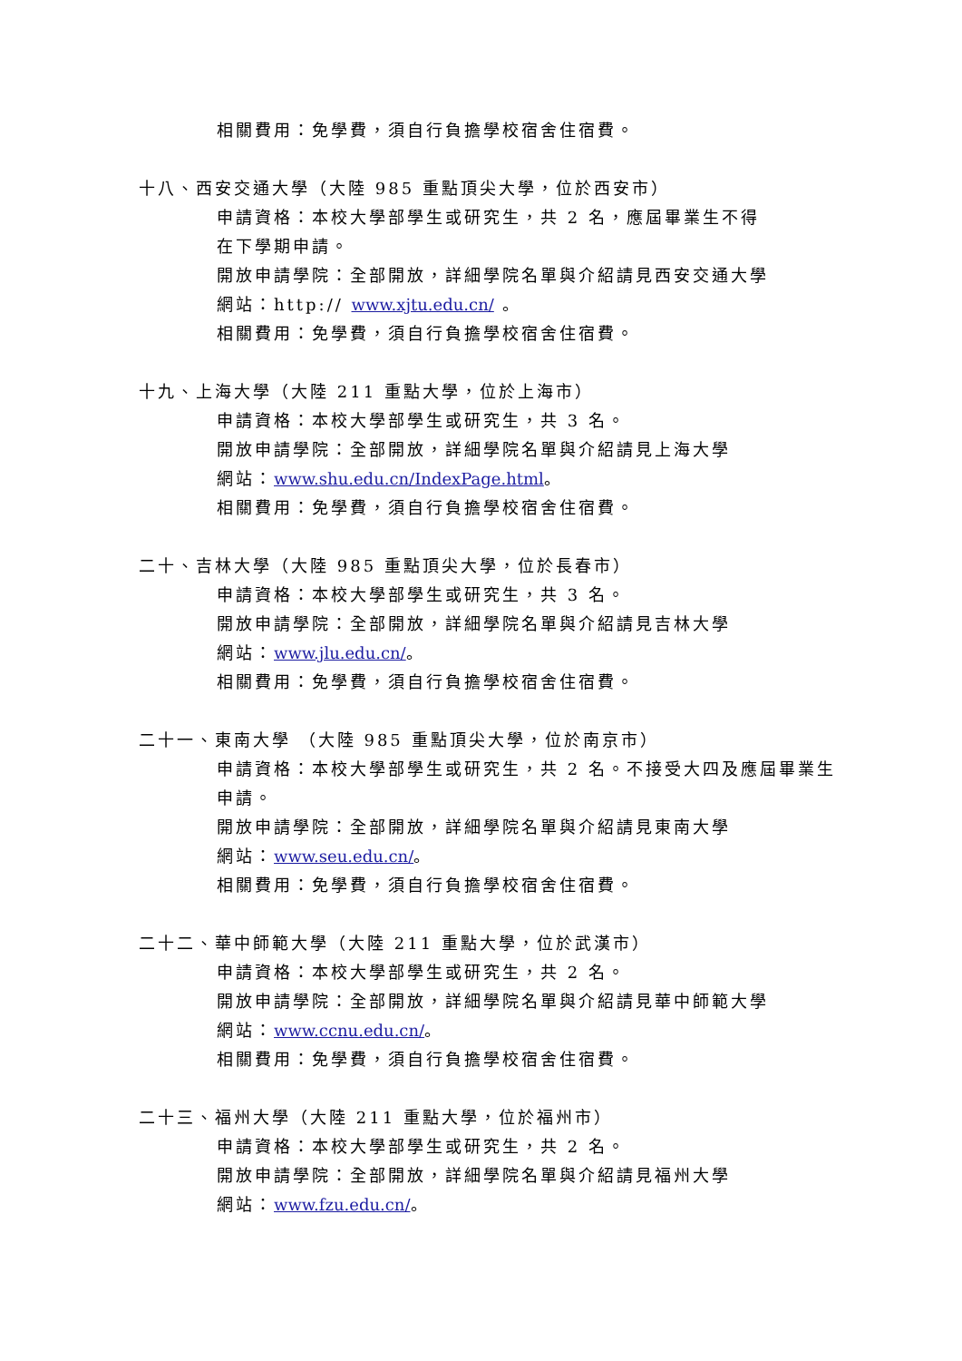相關費用：免學費，須自行負擔學校宿舍住宿費。
十八、西安交通大學（大陸 985 重點頂尖大學，位於西安市）
申請資格：本校大學部學生或研究生，共 2 名，應屆畢業生不得
在下學期申請。
開放申請學院：全部開放，詳細學院名單與介紹請見西安交通大學
網站：http:// www.xjtu.edu.cn/ 。
相關費用：免學費，須自行負擔學校宿舍住宿費。
十九、上海大學（大陸 211 重點大學，位於上海市）
申請資格：本校大學部學生或研究生，共 3 名。
開放申請學院：全部開放，詳細學院名單與介紹請見上海大學
網站：www.shu.edu.cn/IndexPage.html。
相關費用：免學費，須自行負擔學校宿舍住宿費。
二十、吉林大學（大陸 985 重點頂尖大學，位於長春市）
申請資格：本校大學部學生或研究生，共 3 名。
開放申請學院：全部開放，詳細學院名單與介紹請見吉林大學
網站：www.jlu.edu.cn/。
相關費用：免學費，須自行負擔學校宿舍住宿費。
二十一、東南大學 （大陸 985 重點頂尖大學，位於南京市）
申請資格：本校大學部學生或研究生，共 2 名。不接受大四及應屆畢業生
申請。
開放申請學院：全部開放，詳細學院名單與介紹請見東南大學
網站：www.seu.edu.cn/。
相關費用：免學費，須自行負擔學校宿舍住宿費。
二十二、華中師範大學（大陸 211 重點大學，位於武漢市）
申請資格：本校大學部學生或研究生，共 2 名。
開放申請學院：全部開放，詳細學院名單與介紹請見華中師範大學
網站：www.ccnu.edu.cn/。
相關費用：免學費，須自行負擔學校宿舍住宿費。
二十三、福州大學（大陸 211 重點大學，位於福州市）
申請資格：本校大學部學生或研究生，共 2 名。
開放申請學院：全部開放，詳細學院名單與介紹請見福州大學
網站：www.fzu.edu.cn/。